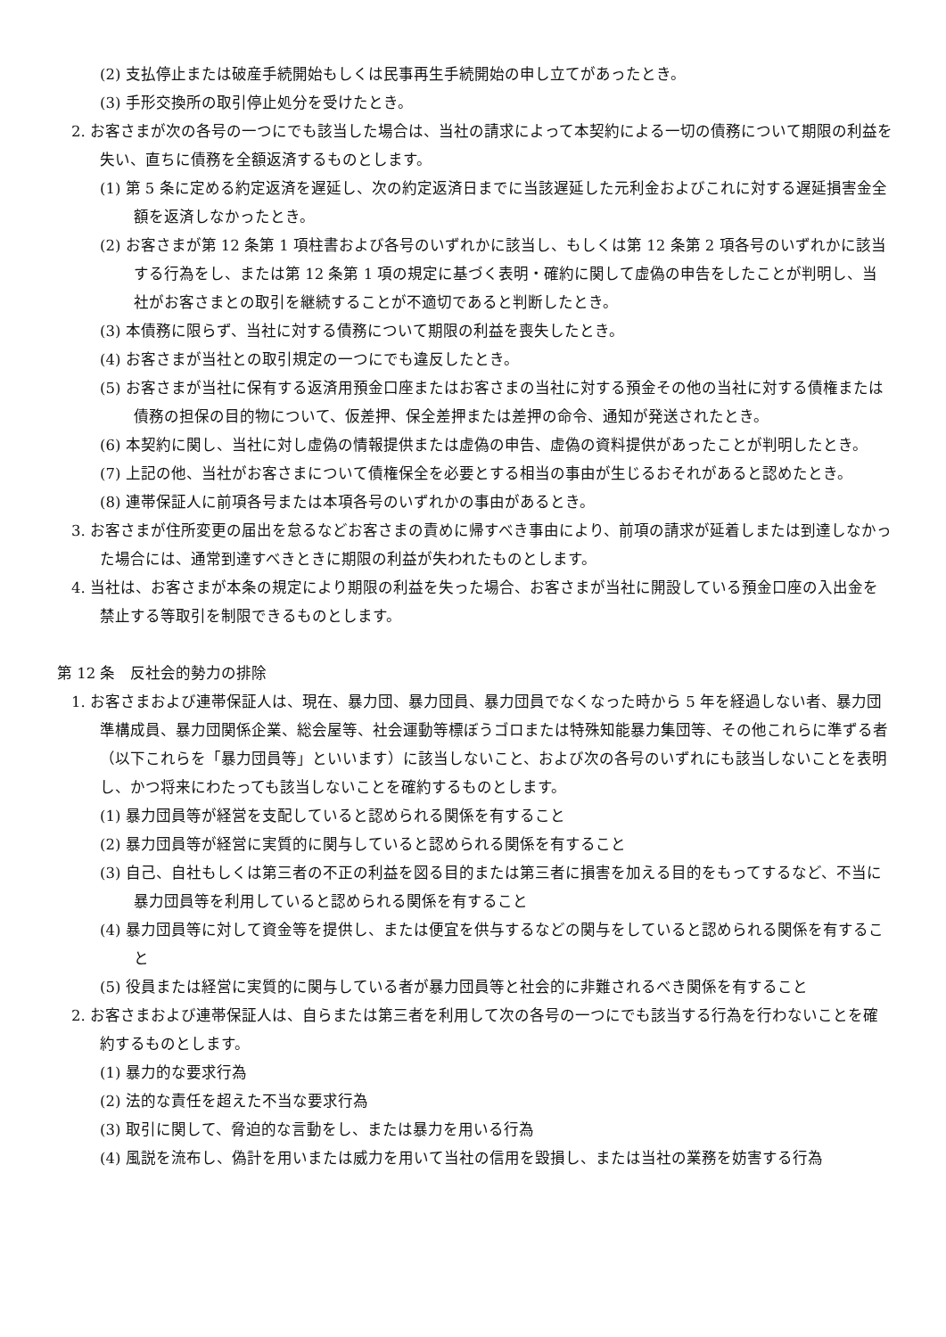(2) 支払停止または破産手続開始もしくは民事再生手続開始の申し立てがあったとき。
(3) 手形交換所の取引停止処分を受けたとき。
2. お客さまが次の各号の一つにでも該当した場合は、当社の請求によって本契約による一切の債務について期限の利益を失い、直ちに債務を全額返済するものとします。
(1) 第 5 条に定める約定返済を遅延し、次の約定返済日までに当該遅延した元利金およびこれに対する遅延損害金全額を返済しなかったとき。
(2) お客さまが第 12 条第 1 項柱書および各号のいずれかに該当し、もしくは第 12 条第 2 項各号のいずれかに該当する行為をし、または第 12 条第 1 項の規定に基づく表明・確約に関して虚偽の申告をしたことが判明し、当社がお客さまとの取引を継続することが不適切であると判断したとき。
(3) 本債務に限らず、当社に対する債務について期限の利益を喪失したとき。
(4) お客さまが当社との取引規定の一つにでも違反したとき。
(5) お客さまが当社に保有する返済用預金口座またはお客さまの当社に対する預金その他の当社に対する債権または債務の担保の目的物について、仮差押、保全差押または差押の命令、通知が発送されたとき。
(6) 本契約に関し、当社に対し虚偽の情報提供または虚偽の申告、虚偽の資料提供があったことが判明したとき。
(7) 上記の他、当社がお客さまについて債権保全を必要とする相当の事由が生じるおそれがあると認めたとき。
(8) 連帯保証人に前項各号または本項各号のいずれかの事由があるとき。
3. お客さまが住所変更の届出を怠るなどお客さまの責めに帰すべき事由により、前項の請求が延着しまたは到達しなかった場合には、通常到達すべきときに期限の利益が失われたものとします。
4. 当社は、お客さまが本条の規定により期限の利益を失った場合、お客さまが当社に開設している預金口座の入出金を禁止する等取引を制限できるものとします。
第 12 条　反社会的勢力の排除
1. お客さまおよび連帯保証人は、現在、暴力団、暴力団員、暴力団員でなくなった時から 5 年を経過しない者、暴力団準構成員、暴力団関係企業、総会屋等、社会運動等標ぼうゴロまたは特殊知能暴力集団等、その他これらに準ずる者（以下これらを「暴力団員等」といいます）に該当しないこと、および次の各号のいずれにも該当しないことを表明し、かつ将来にわたっても該当しないことを確約するものとします。
(1) 暴力団員等が経営を支配していると認められる関係を有すること
(2) 暴力団員等が経営に実質的に関与していると認められる関係を有すること
(3) 自己、自社もしくは第三者の不正の利益を図る目的または第三者に損害を加える目的をもってするなど、不当に暴力団員等を利用していると認められる関係を有すること
(4) 暴力団員等に対して資金等を提供し、または便宜を供与するなどの関与をしていると認められる関係を有すること
(5) 役員または経営に実質的に関与している者が暴力団員等と社会的に非難されるべき関係を有すること
2. お客さまおよび連帯保証人は、自らまたは第三者を利用して次の各号の一つにでも該当する行為を行わないことを確約するものとします。
(1) 暴力的な要求行為
(2) 法的な責任を超えた不当な要求行為
(3) 取引に関して、脅迫的な言動をし、または暴力を用いる行為
(4) 風説を流布し、偽計を用いまたは威力を用いて当社の信用を毀損し、または当社の業務を妨害する行為